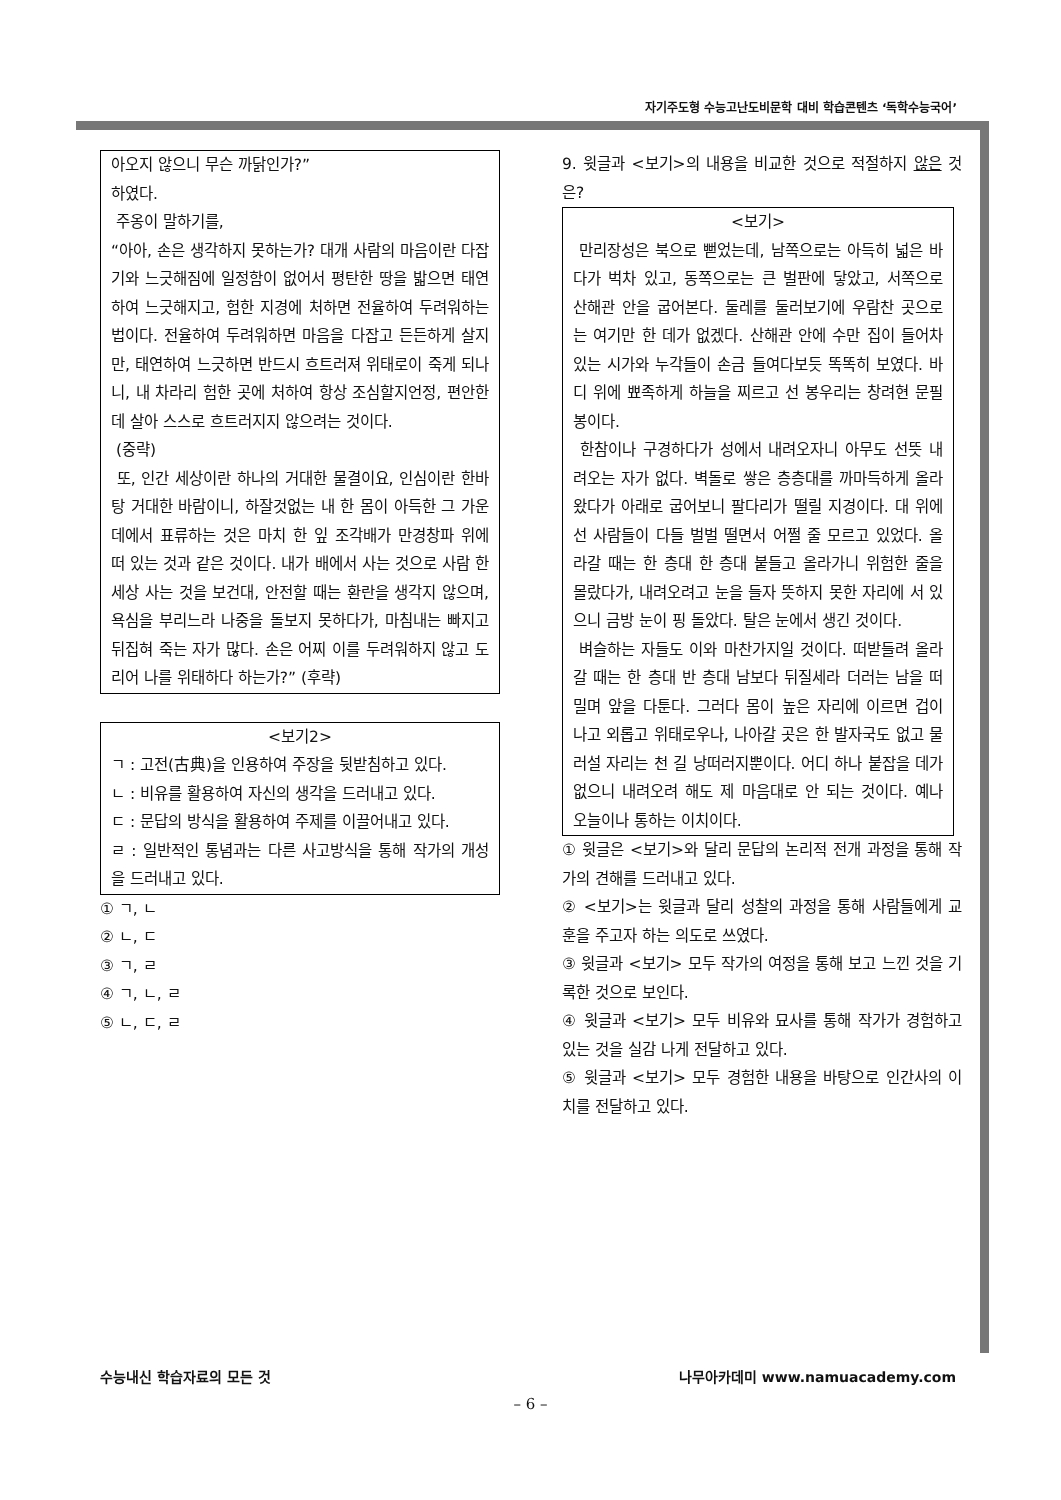자기주도형 수능고난도비문학 대비 학습콘텐츠 ‘독학수능국어’
아오지 않으니 무슨 까닭인가?”
하였다.
주옹이 말하기를,
“아아, 손은 생각하지 못하는가? 대개 사람의 마음이란 다잡기와 느긋해짐에 일정함이 없어서 평탄한 땅을 밟으면 태연하여 느긋해지고, 험한 지경에 처하면 전율하여 두려워하는 법이다. 전율하여 두려워하면 마음을 다잡고 든든하게 살지만, 태연하여 느긋하면 반드시 흐트러져 위태로이 죽게 되나니, 내 차라리 험한 곳에 처하여 항상 조심할지언정, 편안한 데 살아 스스로 흐트러지지 않으려는 것이다.
(중략)
또, 인간 세상이란 하나의 거대한 물결이요, 인심이란 한바탕 거대한 바람이니, 하잘것없는 내 한 몸이 아득한 그 가운데에서 표류하는 것은 마치 한 잎 조각배가 만경창파 위에 떠 있는 것과 같은 것이다. 내가 배에서 사는 것으로 사람 한 세상 사는 것을 보건대, 안전할 때는 환란을 생각지 않으며, 욕심을 부리느라 나중을 돌보지 못하다가, 마침내는 빠지고 뒤집혀 죽는 자가 많다. 손은 어찌 이를 두려워하지 않고 도리어 나를 위태하다 하는가?” (후략)
<보기2>
ㄱ : 고전(古典)을 인용하여 주장을 뒷받침하고 있다.
ㄴ : 비유를 활용하여 자신의 생각을 드러내고 있다.
ㄷ : 문답의 방식을 활용하여 주제를 이끌어내고 있다.
ㄹ : 일반적인 통념과는 다른 사고방식을 통해 작가의 개성을 드러내고 있다.
① ㄱ, ㄴ
② ㄴ, ㄷ
③ ㄱ, ㄹ
④ ㄱ, ㄴ, ㄹ
⑤ ㄴ, ㄷ, ㄹ
9. 윗글과 <보기>의 내용을 비교한 것으로 적절하지 않은 것은?
<보기>
만리장성은 북으로 뻗었는데, 남쪽으로는 아득히 넓은 바다가 벅차 있고, 동쪽으로는 큰 벌판에 닿았고, 서쪽으로 산해관 안을 굽어본다. 둘레를 둘러보기에 우람찬 곳으로는 여기만 한 데가 없겠다. 산해관 안에 수만 집이 들어차 있는 시가와 누각들이 손금 들여다보듯 똑똑히 보였다. 바디 위에 뾰족하게 하늘을 찌르고 선 봉우리는 창려현 문필봉이다.
한참이나 구경하다가 성에서 내려오자니 아무도 선뜻 내려오는 자가 없다. 벽돌로 쌓은 층층대를 까마득하게 올라왔다가 아래로 굽어보니 팔다리가 떨릴 지경이다. 대 위에 선 사람들이 다들 벌벌 떨면서 어쩔 줄 모르고 있었다. 올라갈 때는 한 층대 한 층대 붙들고 올라가니 위험한 줄을 몰랐다가, 내려오려고 눈을 들자 뜻하지 못한 자리에 서 있으니 금방 눈이 핑 돌았다. 탈은 눈에서 생긴 것이다.
벼슬하는 자들도 이와 마찬가지일 것이다. 떠받들려 올라갈 때는 한 층대 반 층대 남보다 뒤질세라 더러는 남을 떠밀며 앞을 다툰다. 그러다 몸이 높은 자리에 이르면 겁이 나고 외롭고 위태로우나, 나아갈 곳은 한 발자국도 없고 물러설 자리는 천 길 낭떠러지뿐이다. 어디 하나 붙잡을 데가 없으니 내려오려 해도 제 마음대로 안 되는 것이다. 예나 오늘이나 통하는 이치이다.
① 윗글은 <보기>와 달리 문답의 논리적 전개 과정을 통해 작가의 견해를 드러내고 있다.
② <보기>는 윗글과 달리 성찰의 과정을 통해 사람들에게 교훈을 주고자 하는 의도로 쓰였다.
③ 윗글과 <보기> 모두 작가의 여정을 통해 보고 느낀 것을 기록한 것으로 보인다.
④ 윗글과 <보기> 모두 비유와 묘사를 통해 작가가 경험하고 있는 것을 실감 나게 전달하고 있다.
⑤ 윗글과 <보기> 모두 경험한 내용을 바탕으로 인간사의 이치를 전달하고 있다.
수능내신 학습자료의 모든 것 나무아카데미 www.namuacademy.com
– 6 –